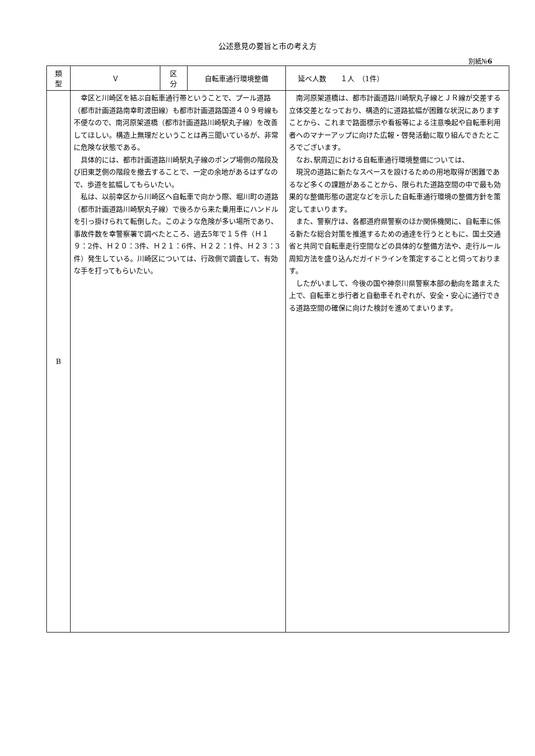公述意見の要旨と市の考え方
別紙№6
| 類 型 | Ｖ | 区 分 | 自転車通行環境整備 | 延べ人数 １人 （1件） |
| B | 幸区と川崎区を結ぶ自転車通行帯ということで、プール道路（都市計画道路南幸町渡田線）も都市計画道路国道４０９号線も不便なので、南河原架道橋（都市計画道路川崎駅丸子線）を改善してほしい。構造上無理だということは再三聞いているが、非常に危険な状態である。 具体的には、都市計画道路川崎駅丸子線のポンプ場側の階段及び旧東芝側の階段を撤去することで、一定の余地があるはずなので、歩道を拡幅してもらいたい。 私は、以前幸区から川崎区へ自転車で向かう際、堀川町の道路（都市計画道路川崎駅丸子線）で後ろから来た乗用車にハンドルを引っ掛けられて転倒した。このような危険が多い場所であり、事故件数を幸警察署で調べたところ、過去5年で１５件（Ｈ１９：2件、Ｈ２０：3件、Ｈ２１：6件、Ｈ２２：1件、Ｈ２３：3件）発生している。川崎区については、行政側で調査して、有効な手を打ってもらいたい。 | | | 南河原架道橋は、都市計画道路川崎駅丸子線とＪＲ線が交差する立体交差となっており、構造的に道路拡幅が困難な状況にありますことから、これまで路面標示や看板等による注意喚起や自転車利用者へのマナーアップに向けた広報・啓発活動に取り組んできたところでございます。 なお､駅周辺における自転車通行環境整備については、 現況の道路に新たなスペースを設けるための用地取得が困難であるなど多くの課題があることから、限られた道路空間の中で最も効果的な整備形態の選定などを示した自転車通行環境の整備方針を策定してまいります。 また、警察庁は、各都道府県警察のほか関係機関に、自転車に係る新たな総合対策を推進するための通達を行うとともに、国土交通省と共同で自転車走行空間などの具体的な整備方法や、走行ルール周知方法を盛り込んだガイドラインを策定することと伺っております。 したがいまして、今後の国や神奈川県警察本部の動向を踏まえた上で、自転車と歩行者と自動車それぞれが、安全・安心に通行できる道路空間の確保に向けた検討を進めてまいります。 |